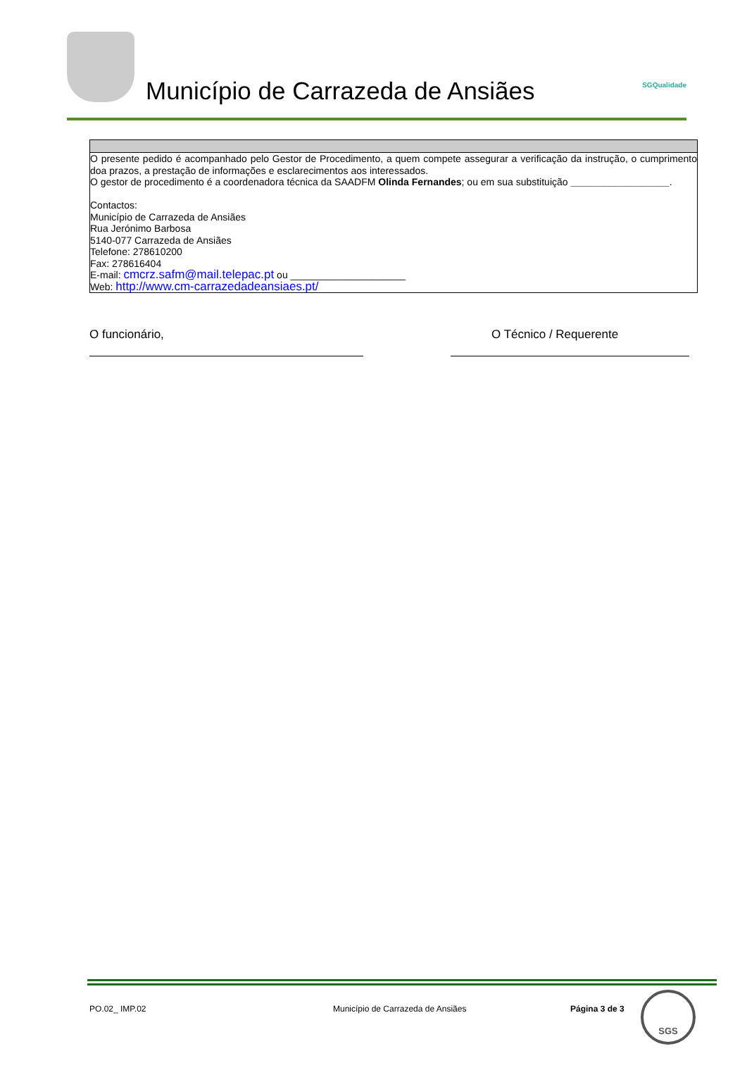Município de Carrazeda de Ansiães
SGQualidade
| O presente pedido é acompanhado pelo Gestor de Procedimento, a quem compete assegurar a verificação da instrução, o cumprimento doa prazos, a prestação de informações e esclarecimentos aos interessados. O gestor de procedimento é a coordenadora técnica da SAADFM Olinda Fernandes ; ou em sua substituição __________________ . Contactos: Município de Carrazeda de Ansiães Rua Jerónimo Barbosa 5140-077 Carrazeda de Ansiães Telefone: 278610200 Fax: 278616404 E-mail: cmcrz.safm@mail.telepac.pt ou _____________________ Web: http://www.cm-carrazedadeansiaes.pt/ |
O funcionário, O Técnico / Requerente
PO.02_ IMP.02
Município de Carrazeda de Ansiães
Página 3 de 3
SGS